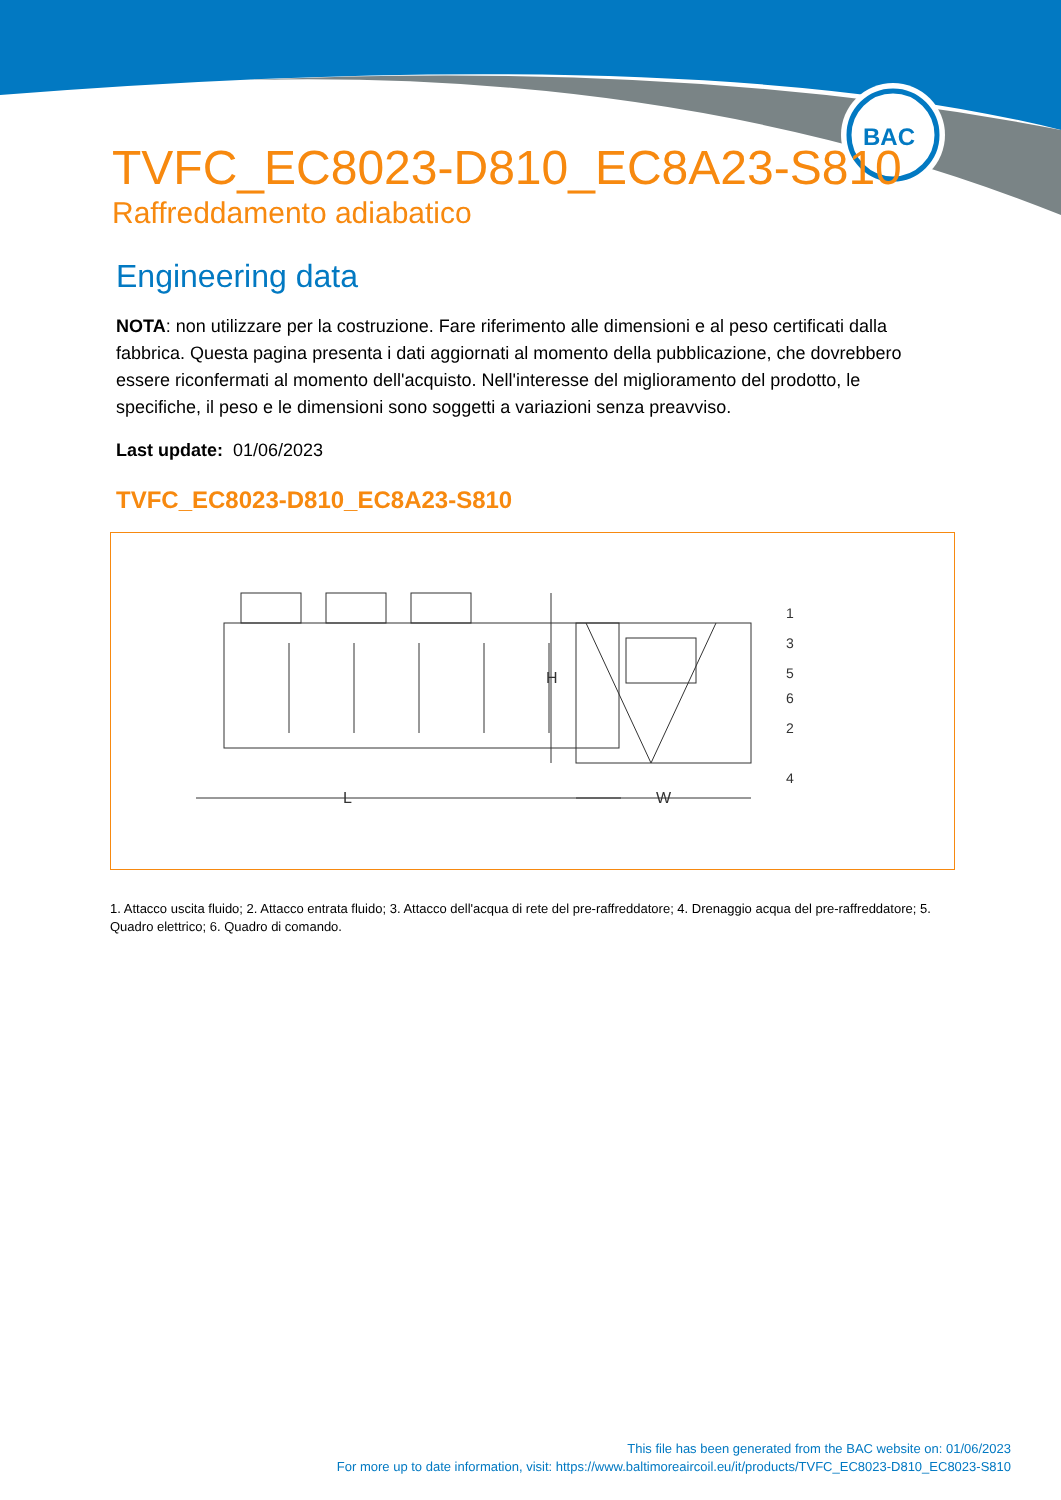BAC
TVFC_EC8023-D810_EC8A23-S810
Raffreddamento adiabatico
Engineering data
NOTA: non utilizzare per la costruzione. Fare riferimento alle dimensioni e al peso certificati dalla fabbrica. Questa pagina presenta i dati aggiornati al momento della pubblicazione, che dovrebbero essere riconfermati al momento dell'acquisto. Nell'interesse del miglioramento del prodotto, le specifiche, il peso e le dimensioni sono soggetti a variazioni senza preavviso.
Last update: 01/06/2023
TVFC_EC8023-D810_EC8A23-S810
L
H
W
1
3
5
6
2
4
1. Attacco uscita fluido; 2. Attacco entrata fluido; 3. Attacco dell'acqua di rete del pre-raffreddatore; 4. Drenaggio acqua del pre-raffreddatore; 5. Quadro elettrico; 6. Quadro di comando.
This file has been generated from the BAC website on: 01/06/2023
For more up to date information, visit: https://www.baltimoreaircoil.eu/it/products/TVFC_EC8023-D810_EC8023-S810